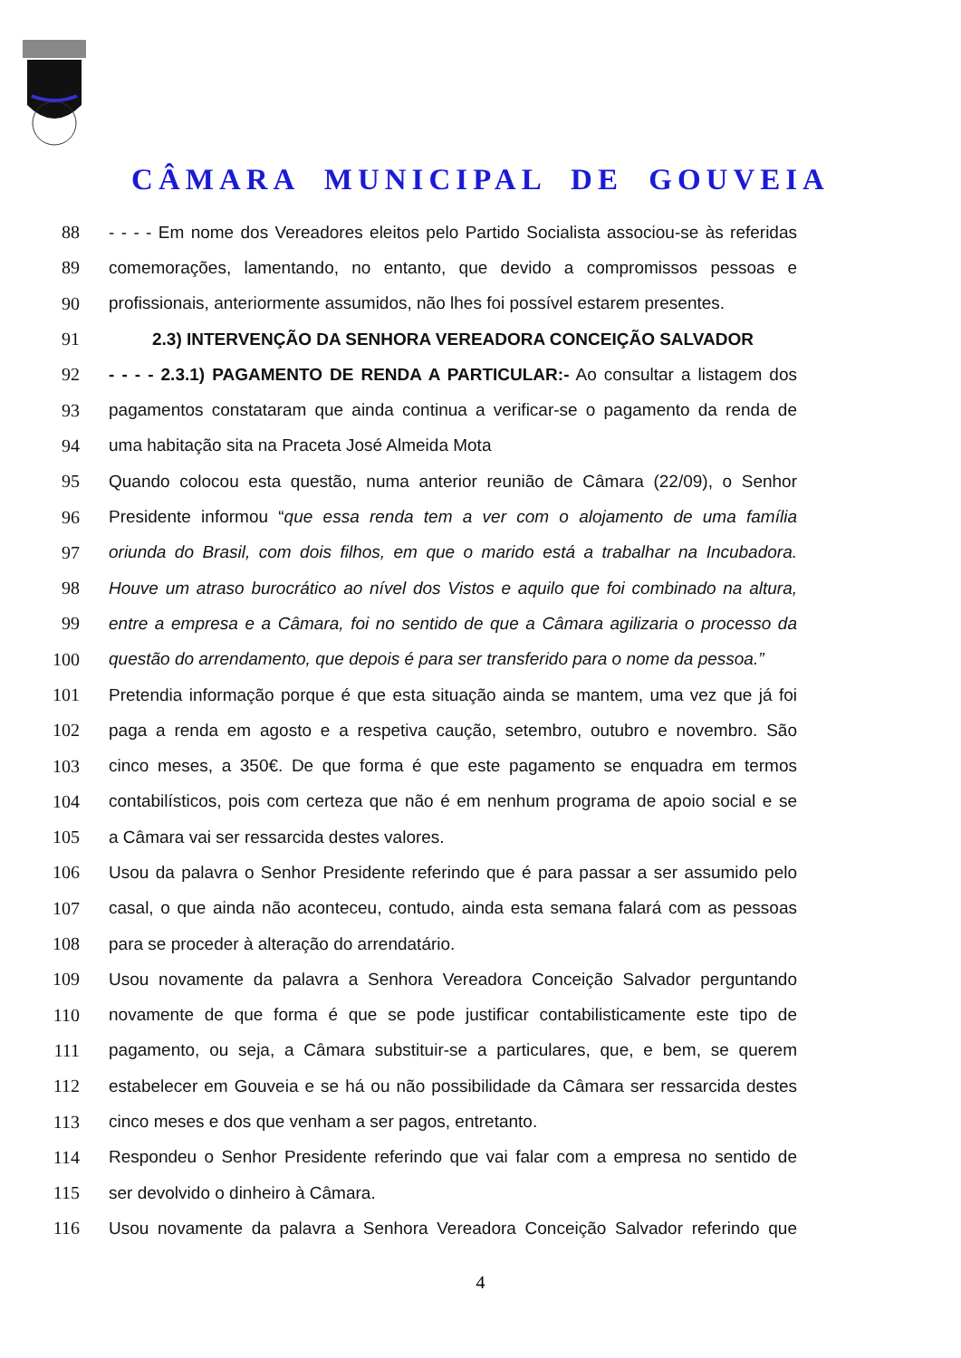CÂMARA MUNICIPAL DE GOUVEIA
88 - - - - Em nome dos Vereadores eleitos pelo Partido Socialista associou-se às referidas
89 comemorações, lamentando, no entanto, que devido a compromissos pessoas e
90 profissionais, anteriormente assumidos, não lhes foi possível estarem presentes.
91 2.3) INTERVENÇÃO DA SENHORA VEREADORA CONCEIÇÃO SALVADOR
92 - - - - 2.3.1) PAGAMENTO DE RENDA A PARTICULAR:- Ao consultar a listagem dos
93 pagamentos constataram que ainda continua a verificar-se o pagamento da renda de
94 uma habitação sita na Praceta José Almeida Mota
95 Quando colocou esta questão, numa anterior reunião de Câmara (22/09), o Senhor
96 Presidente informou “que essa renda tem a ver com o alojamento de uma família
97 oriunda do Brasil, com dois filhos, em que o marido está a trabalhar na Incubadora.
98 Houve um atraso burocrático ao nível dos Vistos e aquilo que foi combinado na altura,
99 entre a empresa e a Câmara, foi no sentido de que a Câmara agilizaria o processo da
100 questão do arrendamento, que depois é para ser transferido para o nome da pessoa.”
101 Pretendia informação porque é que esta situação ainda se mantem, uma vez que já foi
102 paga a renda em agosto e a respetiva caução, setembro, outubro e novembro. São
103 cinco meses, a 350€. De que forma é que este pagamento se enquadra em termos
104 contabilísticos, pois com certeza que não é em nenhum programa de apoio social e se
105 a Câmara vai ser ressarcida destes valores.
106 Usou da palavra o Senhor Presidente referindo que é para passar a ser assumido pelo
107 casal, o que ainda não aconteceu, contudo, ainda esta semana falará com as pessoas
108 para se proceder à alteração do arrendatário.
109 Usou novamente da palavra a Senhora Vereadora Conceição Salvador perguntando
110 novamente de que forma é que se pode justificar contabilisticamente este tipo de
111 pagamento, ou seja, a Câmara substituir-se a particulares, que, e bem, se querem
112 estabelecer em Gouveia e se há ou não possibilidade da Câmara ser ressarcida destes
113 cinco meses e dos que venham a ser pagos, entretanto.
114 Respondeu o Senhor Presidente referindo que vai falar com a empresa no sentido de
115 ser devolvido o dinheiro à Câmara.
116 Usou novamente da palavra a Senhora Vereadora Conceição Salvador referindo que
4